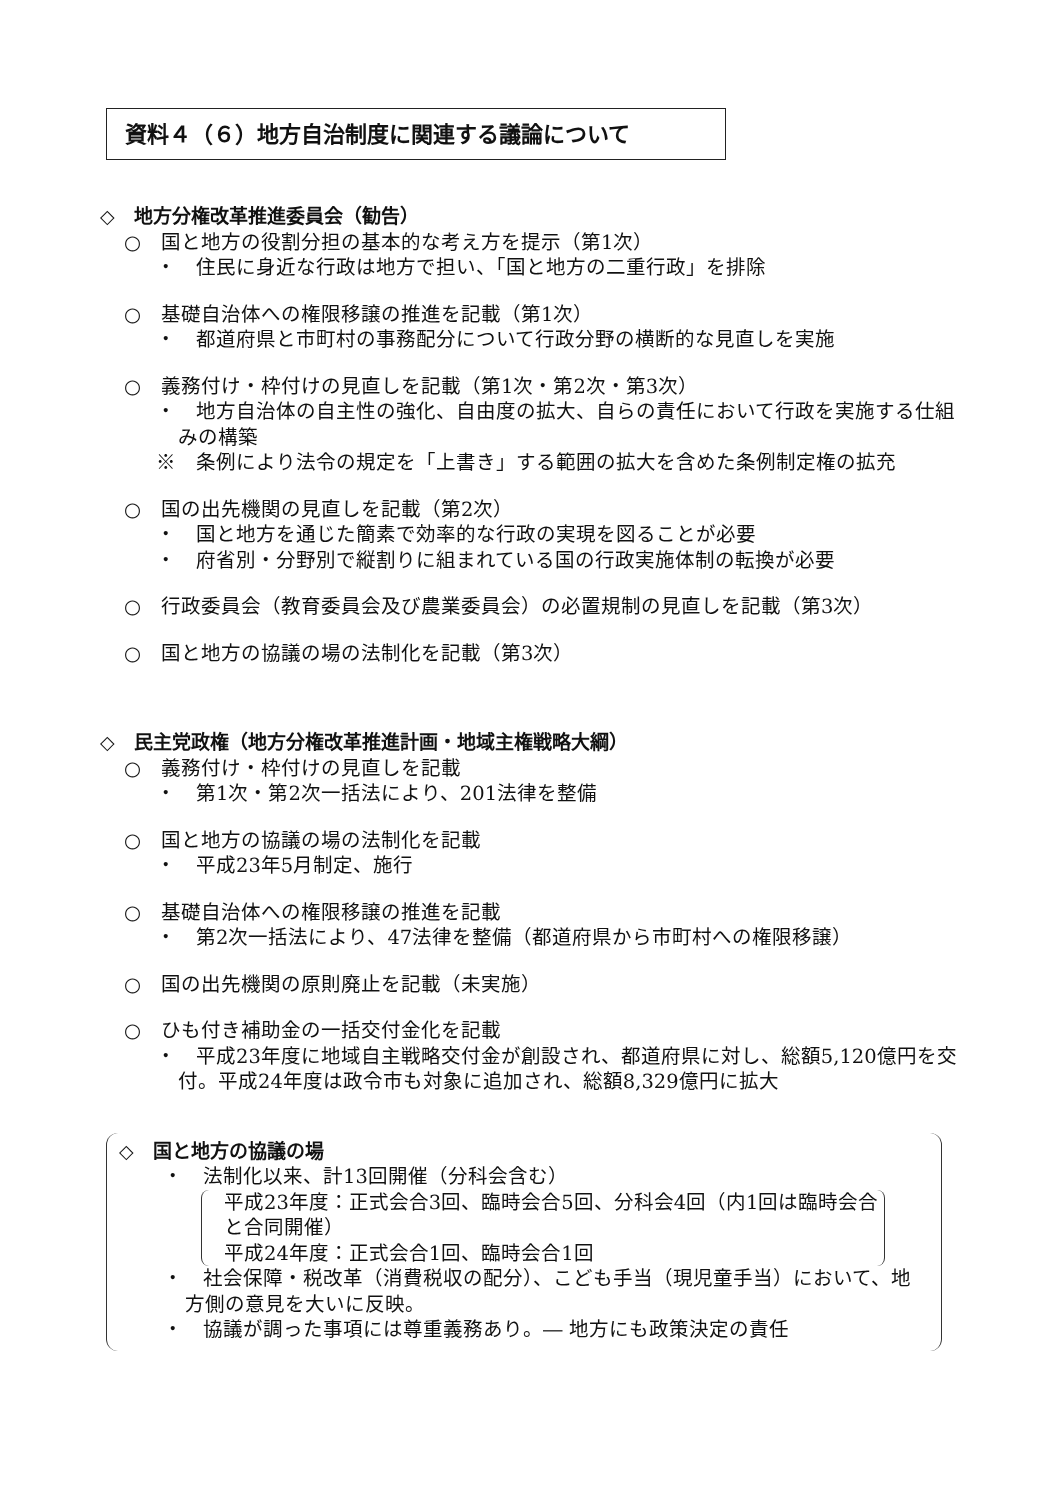資料４（６）地方自治制度に関連する議論について
◇　地方分権改革推進委員会（勧告）
○　国と地方の役割分担の基本的な考え方を提示（第1次）
・　住民に身近な行政は地方で担い、「国と地方の二重行政」を排除
○　基礎自治体への権限移譲の推進を記載（第1次）
・　都道府県と市町村の事務配分について行政分野の横断的な見直しを実施
○　義務付け・枠付けの見直しを記載（第1次・第2次・第3次）
・　地方自治体の自主性の強化、自由度の拡大、自らの責任において行政を実施する仕組みの構築
※　条例により法令の規定を「上書き」する範囲の拡大を含めた条例制定権の拡充
○　国の出先機関の見直しを記載（第2次）
・　国と地方を通じた簡素で効率的な行政の実現を図ることが必要
・　府省別・分野別で縦割りに組まれている国の行政実施体制の転換が必要
○　行政委員会（教育委員会及び農業委員会）の必置規制の見直しを記載（第3次）
○　国と地方の協議の場の法制化を記載（第3次）
◇　民主党政権（地方分権改革推進計画・地域主権戦略大綱）
○　義務付け・枠付けの見直しを記載
・　第1次・第2次一括法により、201法律を整備
○　国と地方の協議の場の法制化を記載
・　平成23年5月制定、施行
○　基礎自治体への権限移譲の推進を記載
・　第2次一括法により、47法律を整備（都道府県から市町村への権限移譲）
○　国の出先機関の原則廃止を記載（未実施）
○　ひも付き補助金の一括交付金化を記載
・　平成23年度に地域自主戦略交付金が創設され、都道府県に対し、総額5,120億円を交付。平成24年度は政令市も対象に追加され、総額8,329億円に拡大
◇　国と地方の協議の場
・　法制化以来、計13回開催（分科会含む）
平成23年度：正式会合3回、臨時会合5回、分科会4回（内1回は臨時会合と合同開催）
平成24年度：正式会合1回、臨時会合1回
・　社会保障・税改革（消費税収の配分）、こども手当（現児童手当）において、地方側の意見を大いに反映。
・　協議が調った事項には尊重義務あり。― 地方にも政策決定の責任